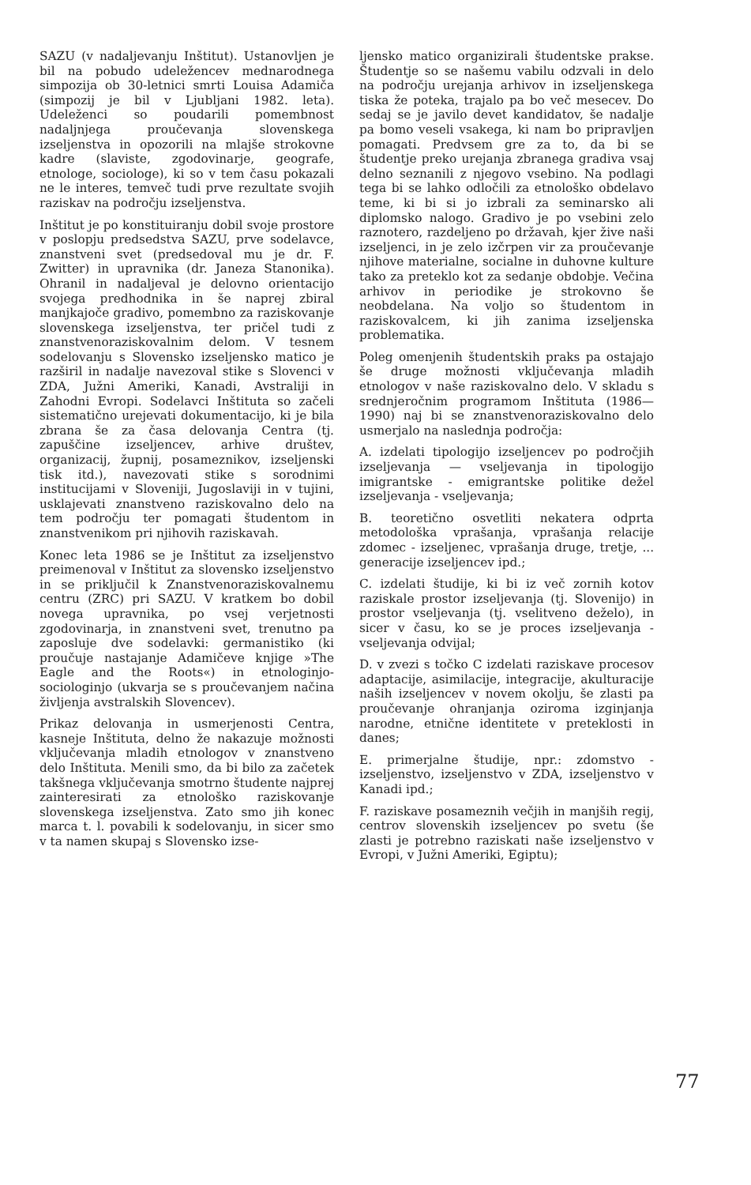SAZU (v nadaljevanju Inštitut). Ustanovljen je bil na pobudo udeležencev mednarodnega simpozija ob 30-letnici smrti Louisa Adamiča (simpozij je bil v Ljubljani 1982. leta). Udeleženci so poudarili pomembnost nadaljnjega proučevanja slovenskega izseljenstva in opozorili na mlajše strokovne kadre (slaviste, zgodovinarje, geografe, etnologe, sociologe), ki so v tem času pokazali ne le interes, temveč tudi prve rezultate svojih raziskav na področju izseljenstva.
Inštitut je po konstituiranju dobil svoje prostore v poslopju predsedstva SAZU, prve sodelavce, znanstveni svet (predsedoval mu je dr. F. Zwitter) in upravnika (dr. Janeza Stanonika). Ohranil in nadaljeval je delovno orientacijo svojega predhodnika in še naprej zbiral manjkajoče gradivo, pomembno za raziskovanje slovenskega izseljenstva, ter pričel tudi z znanstvenoraziskovalnim delom. V tesnem sodelovanju s Slovensko izseljensko matico je razširil in nadalje navezoval stike s Slovenci v ZDA, Južni Ameriki, Kanadi, Avstraliji in Zahodni Evropi. Sodelavci Inštituta so začeli sistematično urejevati dokumentacijo, ki je bila zbrana še za časa delovanja Centra (tj. zapuščine izseljencev, arhive društev, organizacij, župnij, posameznikov, izseljenski tisk itd.), navezovati stike s sorodnimi institucijami v Sloveniji, Jugoslaviji in v tujini, usklajevati znanstveno raziskovalno delo na tem področju ter pomagati študentom in znanstvenikom pri njihovih raziskavah.
Konec leta 1986 se je Inštitut za izseljenstvo preimenoval v Inštitut za slovensko izseljenstvo in se priključil k Znanstvenoraziskovalnemu centru (ZRC) pri SAZU. V kratkem bo dobil novega upravnika, po vsej verjetnosti zgodovinarja, in znanstveni svet, trenutno pa zaposluje dve sodelavki: germanistiko (ki proučuje nastajanje Adamičeve knjige »The Eagle and the Roots«) in etnologinjo-sociologinjo (ukvarja se s proučevanjem načina življenja avstralskih Slovencev).
Prikaz delovanja in usmerjenosti Centra, kasneje Inštituta, delno že nakazuje možnosti vključevanja mladih etnologov v znanstveno delo Inštituta. Menili smo, da bi bilo za začetek takšnega vključevanja smotrno študente najprej zainteresirati za etnološko raziskovanje slovenskega izseljenstva. Zato smo jih konec marca t. l. povabili k sodelovanju, in sicer smo v ta namen skupaj s Slovensko izse-
ljensko matico organizirali študentske prakse. Študentje so se našemu vabilu odzvali in delo na področju urejanja arhivov in izseljenskega tiska že poteka, trajalo pa bo več mesecev. Do sedaj se je javilo devet kandidatov, še nadalje pa bomo veseli vsakega, ki nam bo pripravljen pomagati. Predvsem gre za to, da bi se študentje preko urejanja zbranega gradiva vsaj delno seznanili z njegovo vsebino. Na podlagi tega bi se lahko odločili za etnološko obdelavo teme, ki bi si jo izbrali za seminarsko ali diplomsko nalogo. Gradivo je po vsebini zelo raznotero, razdeljeno po državah, kjer žive naši izseljenci, in je zelo izčrpen vir za proučevanje njihove materialne, socialne in duhovne kulture tako za preteklo kot za sedanje obdobje. Večina arhivov in periodike je strokovno še neobdelana. Na voljo so študentom in raziskovalcem, ki jih zanima izseljenska problematika.
Poleg omenjenih študentskih praks pa ostajajo še druge možnosti vključevanja mladih etnologov v naše raziskovalno delo. V skladu s srednjeročnim programom Inštituta (1986—1990) naj bi se znanstvenoraziskovalno delo usmerjalo na naslednja področja:
A. izdelati tipologijo izseljencev po področjih izseljevanja — vseljevanja in tipologijo imigrantske - emigrantske politike dežel izseljevanja - vseljevanja;
B. teoretično osvetliti nekatera odprta metodološka vprašanja, vprašanja relacije zdomec - izseljenec, vprašanja druge, tretje, ... generacije izseljencev ipd.;
C. izdelati študije, ki bi iz več zornih kotov raziskale prostor izseljevanja (tj. Slovenijo) in prostor vseljevanja (tj. vselitveno deželo), in sicer v času, ko se je proces izseljevanja - vseljevanja odvijal;
D. v zvezi s točko C izdelati raziskave procesov adaptacije, asimilacije, integracije, akulturacije naših izseljencev v novem okolju, še zlasti pa proučevanje ohranjanja oziroma izginjanja narodne, etnične identitete v preteklosti in danes;
E. primerjalne študije, npr.: zdomstvo - izseljenstvo, izseljenstvo v ZDA, izseljenstvo v Kanadi ipd.;
F. raziskave posameznih večjih in manjših regij, centrov slovenskih izseljencev po svetu (še zlasti je potrebno raziskati naše izseljenstvo v Evropi, v Južni Ameriki, Egiptu);
77